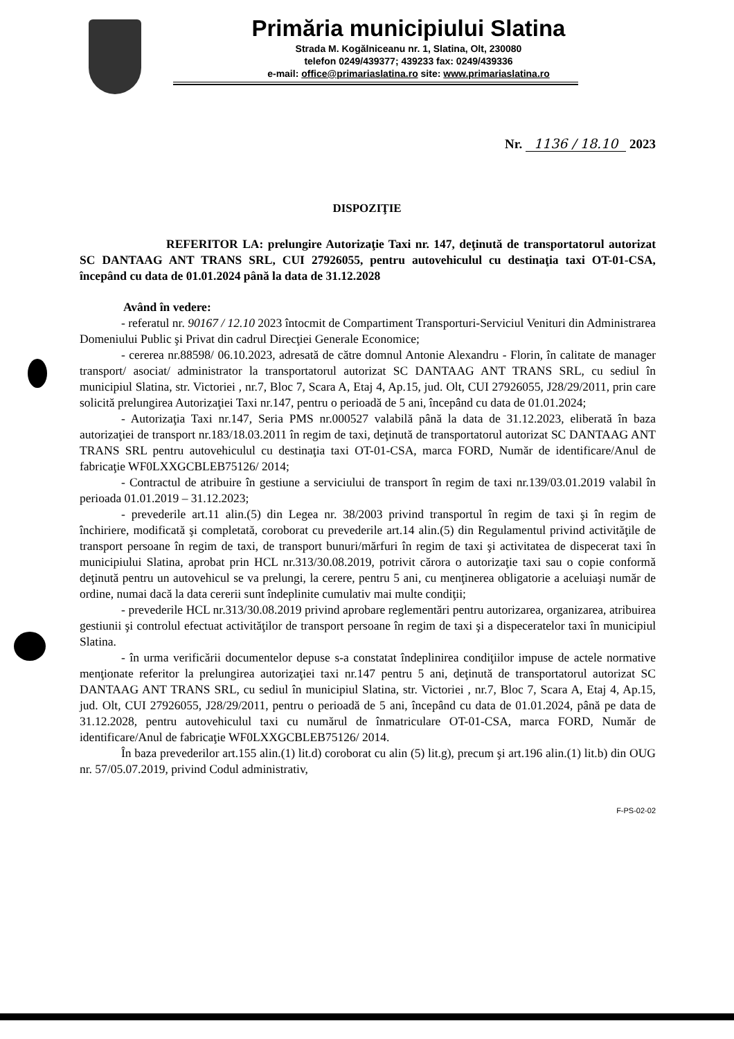Primăria municipiului Slatina
Strada M. Kogălniceanu nr. 1, Slatina, Olt, 230080
telefon 0249/439377; 439233 fax: 0249/439336
e-mail: office@primariaslatina.ro site: www.primariaslatina.ro
Nr. 1136 / 18.10 2023
DISPOZIŢIE
REFERITOR LA: prelungire Autorizaţie Taxi nr. 147, deţinută de transportatorul autorizat SC DANTAAG ANT TRANS SRL, CUI 27926055, pentru autovehiculul cu destinaţia taxi OT-01-CSA, începând cu data de 01.01.2024 până la data de 31.12.2028
Având în vedere:
- referatul nr. 90167 / 12.10 2023 întocmit de Compartiment Transporturi-Serviciul Venituri din Administrarea Domeniului Public şi Privat din cadrul Direcţiei Generale Economice;
- cererea nr.88598/ 06.10.2023, adresată de către domnul Antonie Alexandru - Florin, în calitate de manager transport/ asociat/ administrator la transportatorul autorizat SC DANTAAG ANT TRANS SRL, cu sediul în municipiul Slatina, str. Victoriei , nr.7, Bloc 7, Scara A, Etaj 4, Ap.15, jud. Olt, CUI 27926055, J28/29/2011, prin care solicită prelungirea Autorizaţiei Taxi nr.147, pentru o perioadă de 5 ani, începând cu data de 01.01.2024;
- Autorizaţia Taxi nr.147, Seria PMS nr.000527 valabilă până la data de 31.12.2023, eliberată în baza autorizaţiei de transport nr.183/18.03.2011 în regim de taxi, deţinută de transportatorul autorizat SC DANTAAG ANT TRANS SRL pentru autovehiculul cu destinaţia taxi OT-01-CSA, marca FORD, Număr de identificare/Anul de fabricaţie WF0LXXGCBLEB75126/ 2014;
- Contractul de atribuire în gestiune a serviciului de transport în regim de taxi nr.139/03.01.2019 valabil în perioada 01.01.2019 – 31.12.2023;
- prevederile art.11 alin.(5) din Legea nr. 38/2003 privind transportul în regim de taxi şi în regim de închiriere, modificată şi completată, coroborat cu prevederile art.14 alin.(5) din Regulamentul privind activităţile de transport persoane în regim de taxi, de transport bunuri/mărfuri în regim de taxi şi activitatea de dispecerat taxi în municipiului Slatina, aprobat prin HCL nr.313/30.08.2019, potrivit cărora o autorizaţie taxi sau o copie conformă deţinută pentru un autovehicul se va prelungi, la cerere, pentru 5 ani, cu menţinerea obligatorie a aceluiaşi număr de ordine, numai dacă la data cererii sunt îndeplinite cumulativ mai multe condiţii;
- prevederile HCL nr.313/30.08.2019 privind aprobare reglementări pentru autorizarea, organizarea, atribuirea gestiunii şi controlul efectuat activităţilor de transport persoane în regim de taxi şi a dispeceratelor taxi în municipiul Slatina.
- în urma verificării documentelor depuse s-a constatat îndeplinirea condiţiilor impuse de actele normative menţionate referitor la prelungirea autorizaţiei taxi nr.147 pentru 5 ani, deţinută de transportatorul autorizat SC DANTAAG ANT TRANS SRL, cu sediul în municipiul Slatina, str. Victoriei , nr.7, Bloc 7, Scara A, Etaj 4, Ap.15, jud. Olt, CUI 27926055, J28/29/2011, pentru o perioadă de 5 ani, începând cu data de 01.01.2024, până pe data de 31.12.2028, pentru autovehiculul taxi cu numărul de înmatriculare OT-01-CSA, marca FORD, Număr de identificare/Anul de fabricaţie WF0LXXGCBLEB75126/ 2014.
În baza prevederilor art.155 alin.(1) lit.d) coroborat cu alin (5) lit.g), precum şi art.196 alin.(1) lit.b) din OUG nr. 57/05.07.2019, privind Codul administrativ,
F-PS-02-02